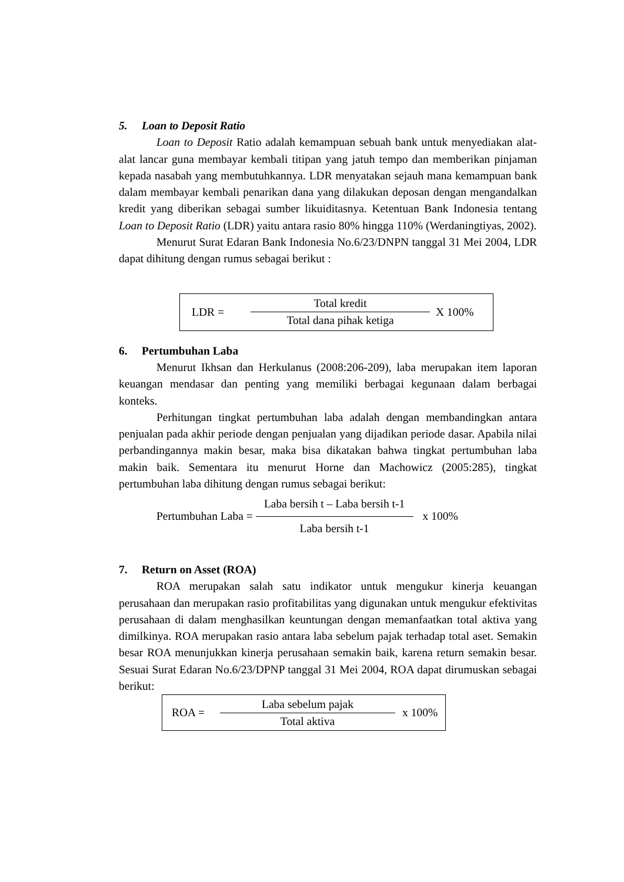5. Loan to Deposit Ratio
Loan to Deposit Ratio adalah kemampuan sebuah bank untuk menyediakan alat-alat lancar guna membayar kembali titipan yang jatuh tempo dan memberikan pinjaman kepada nasabah yang membutuhkannya. LDR menyatakan sejauh mana kemampuan bank dalam membayar kembali penarikan dana yang dilakukan deposan dengan mengandalkan kredit yang diberikan sebagai sumber likuiditasnya. Ketentuan Bank Indonesia tentang Loan to Deposit Ratio (LDR) yaitu antara rasio 80% hingga 110% (Werdaningtiyas, 2002).
Menurut Surat Edaran Bank Indonesia No.6/23/DNPN tanggal 31 Mei 2004, LDR dapat dihitung dengan rumus sebagai berikut :
LDR =
Total kredit
Total dana pihak ketiga
X 100%
6. Pertumbuhan Laba
Menurut Ikhsan dan Herkulanus (2008:206-209), laba merupakan item laporan keuangan mendasar dan penting yang memiliki berbagai kegunaan dalam berbagai konteks.
Perhitungan tingkat pertumbuhan laba adalah dengan membandingkan antara penjualan pada akhir periode dengan penjualan yang dijadikan periode dasar. Apabila nilai perbandingannya makin besar, maka bisa dikatakan bahwa tingkat pertumbuhan laba makin baik. Sementara itu menurut Horne dan Machowicz (2005:285), tingkat pertumbuhan laba dihitung dengan rumus sebagai berikut:
Pertumbuhan Laba =
Laba bersih t – Laba bersih t-1
Laba bersih t-1
x 100%
7. Return on Asset (ROA)
ROA merupakan salah satu indikator untuk mengukur kinerja keuangan perusahaan dan merupakan rasio profitabilitas yang digunakan untuk mengukur efektivitas perusahaan di dalam menghasilkan keuntungan dengan memanfaatkan total aktiva yang dimilkinya. ROA merupakan rasio antara laba sebelum pajak terhadap total aset. Semakin besar ROA menunjukkan kinerja perusahaan semakin baik, karena return semakin besar. Sesuai Surat Edaran No.6/23/DPNP tanggal 31 Mei 2004, ROA dapat dirumuskan sebagai berikut:
ROA =
Laba sebelum pajak
Total aktiva
x 100%